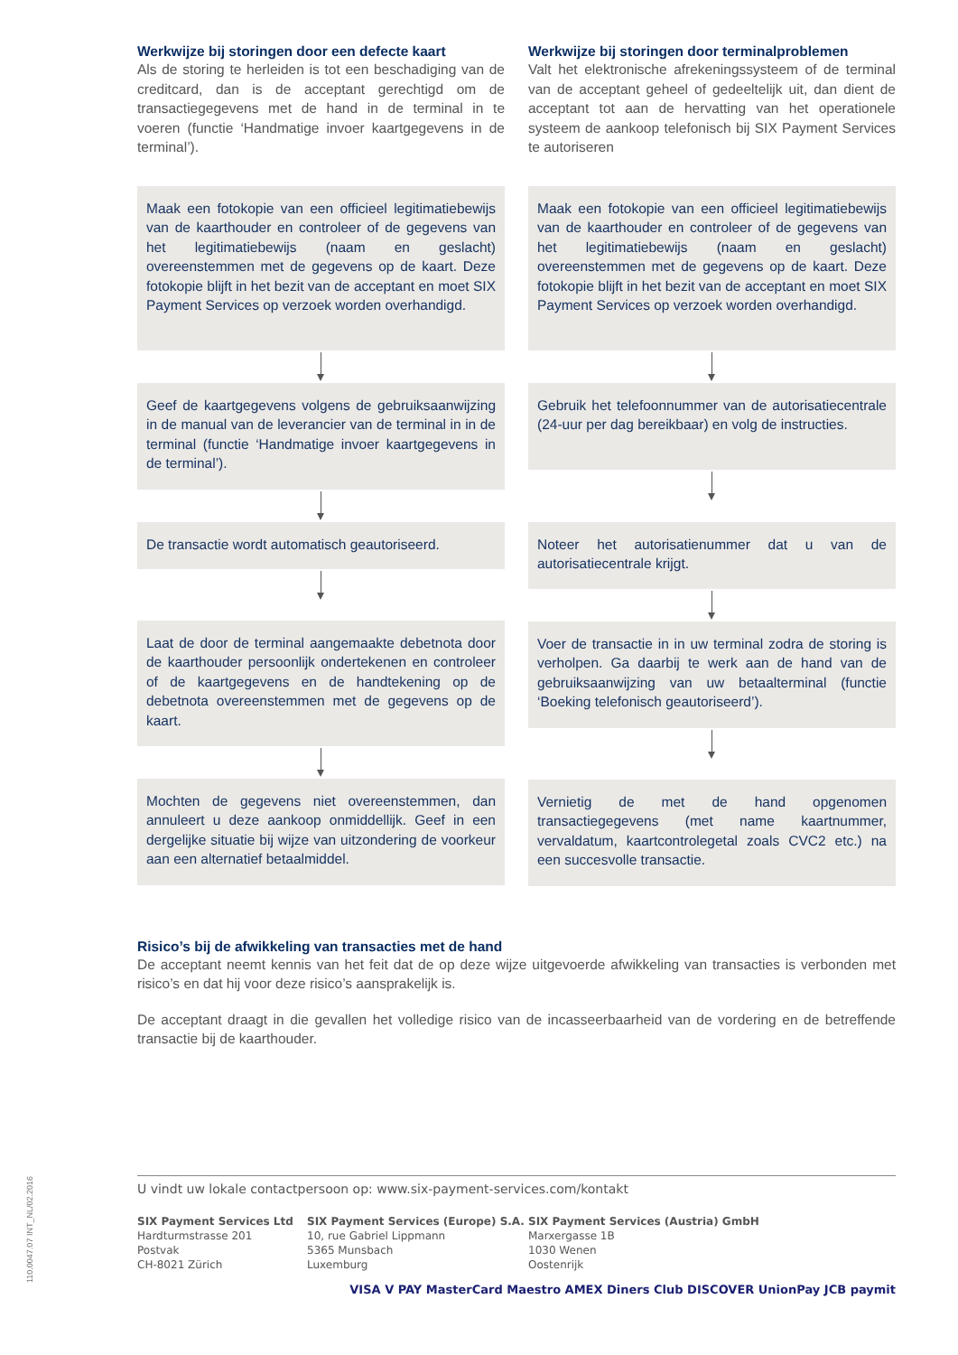Werkwijze bij storingen door een defecte kaart
Als de storing te herleiden is tot een beschadiging van de creditcard, dan is de acceptant gerechtigd om de transactiegegevens met de hand in de terminal in te voeren (functie ‘Handmatige invoer kaartgegevens in de terminal’).
Werkwijze bij storingen door terminalproblemen
Valt het elektronische afrekeningssysteem of de terminal van de acceptant geheel of gedeeltelijk uit, dan dient de acceptant tot aan de hervatting van het operationele systeem de aankoop telefonisch bij SIX Payment Services te autoriseren
Maak een fotokopie van een officieel legitimatiebewijs van de kaarthouder en controleer of de gegevens van het legitimatiebewijs (naam en geslacht) overeenstemmen met de gegevens op de kaart. Deze fotokopie blijft in het bezit van de acceptant en moet SIX Payment Services op verzoek worden overhandigd.
Geef de kaartgegevens volgens de gebruiksaanwijzing in de manual van de leverancier van de terminal in in de terminal (functie ‘Handmatige invoer kaartgegevens in de terminal’).
De transactie wordt automatisch geautoriseerd.
Laat de door de terminal aangemaakte debetnota door de kaarthouder persoonlijk ondertekenen en controleer of de kaartgegevens en de handtekening op de debetnota overeenstemmen met de gegevens op de kaart.
Mochten de gegevens niet overeenstemmen, dan annuleert u deze aankoop onmiddellijk. Geef in een dergelijke situatie bij wijze van uitzondering de voorkeur aan een alternatief betaalmiddel.
Maak een fotokopie van een officieel legitimatiebewijs van de kaarthouder en controleer of de gegevens van het legitimatiebewijs (naam en geslacht) overeenstemmen met de gegevens op de kaart. Deze fotokopie blijft in het bezit van de acceptant en moet SIX Payment Services op verzoek worden overhandigd.
Gebruik het telefoonnummer van de autorisatiecentrale (24-uur per dag bereikbaar) en volg de instructies.
Noteer het autorisatienummer dat u van de autorisatiecentrale krijgt.
Voer de transactie in in uw terminal zodra de storing is verholpen. Ga daarbij te werk aan de hand van de gebruiksaanwijzing van uw betaalterminal (functie ‘Boeking telefonisch geautoriseerd’).
Vernietig de met de hand opgenomen transactiegegevens (met name kaartnummer, vervaldatum, kaartcontrolegetal zoals CVC2 etc.) na een succesvolle transactie.
Risico’s bij de afwikkeling van transacties met de hand
De acceptant neemt kennis van het feit dat de op deze wijze uitgevoerde afwikkeling van transacties is verbonden met risico’s en dat hij voor deze risico’s aansprakelijk is.
De acceptant draagt in die gevallen het volledige risico van de incasseerbaarheid van de vordering en de betreffende transactie bij de kaarthouder.
U vindt uw lokale contactpersoon op: www.six-payment-services.com/kontakt
SIX Payment Services Ltd
Hardturmstrasse 201
Postvak
CH-8021 Zürich
SIX Payment Services (Europe) S.A.
10, rue Gabriel Lippmann
5365 Munsbach
Luxemburg
SIX Payment Services (Austria) GmbH
Marxergasse 1B
1030 Wenen
Oostenrijk
VISA V PAY MasterCard Maestro AMEX Diners Club DISCOVER UnionPay JCB paymit
110.0047.07 INT_NL/02.2016